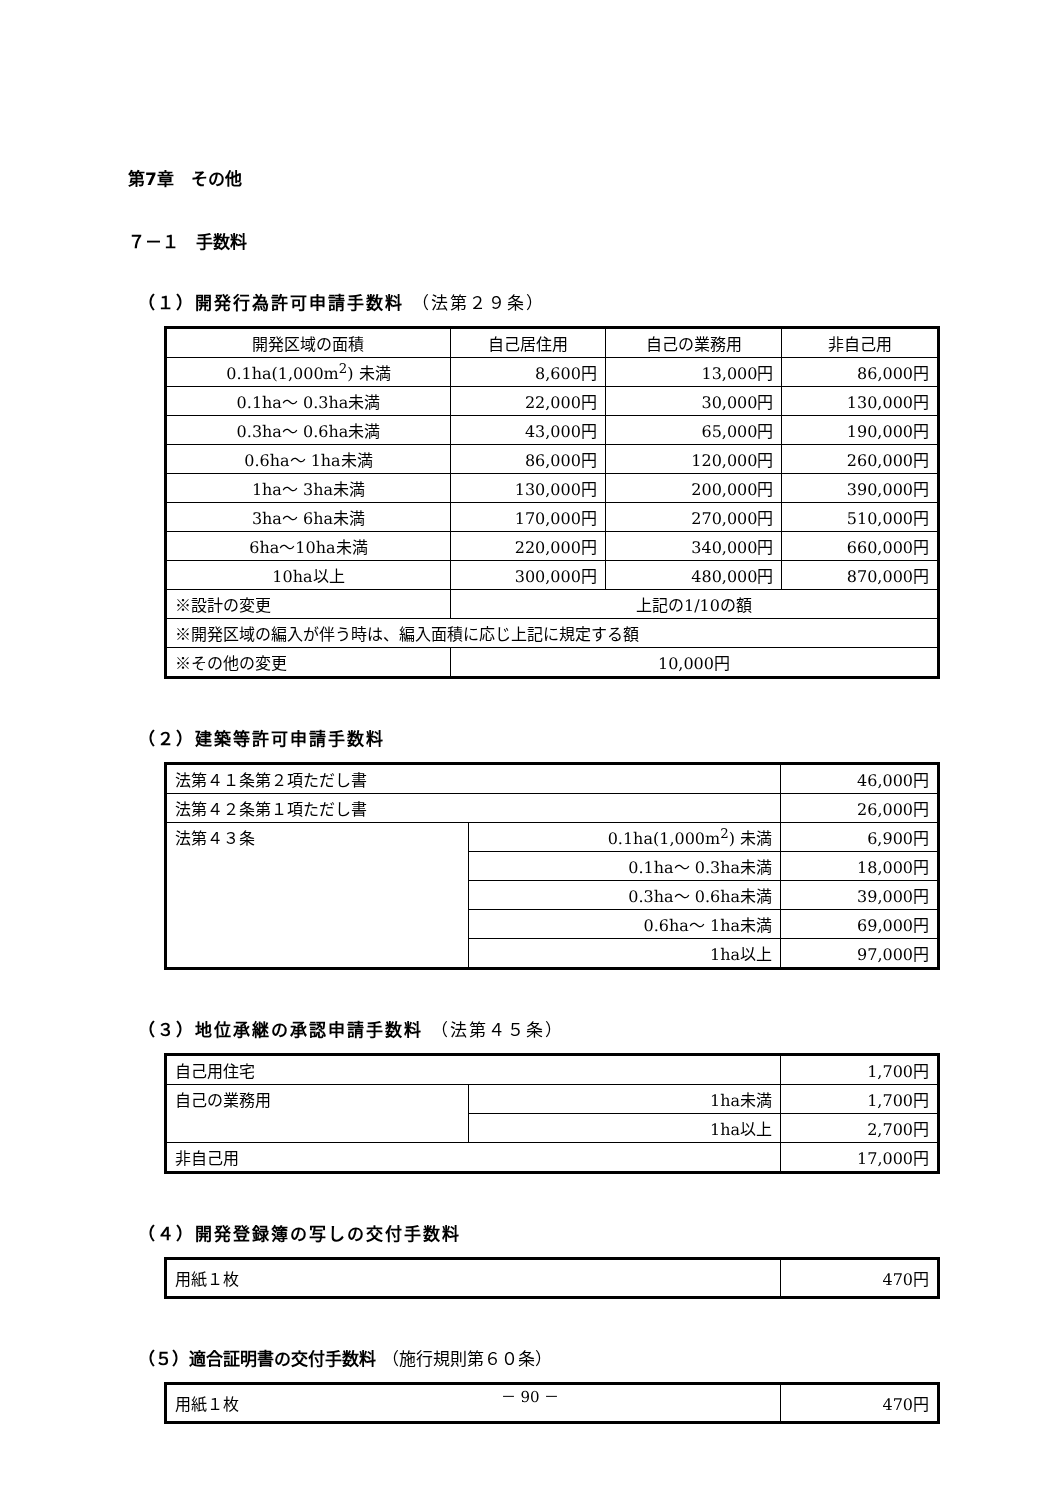第7章　その他
７－１　手数料
（１）開発行為許可申請手数料 （法第２９条）
| 開発区域の面積 | 自己居住用 | 自己の業務用 | 非自己用 |
| 0.1ha(1,000m<sup>2</sup>) 未満 | 8,600円 | 13,000円 | 86,000円 |
| 0.1ha～ 0.3ha未満 | 22,000円 | 30,000円 | 130,000円 |
| 0.3ha～ 0.6ha未満 | 43,000円 | 65,000円 | 190,000円 |
| 0.6ha～ 1ha未満 | 86,000円 | 120,000円 | 260,000円 |
| 1ha～ 3ha未満 | 130,000円 | 200,000円 | 390,000円 |
| 3ha～ 6ha未満 | 170,000円 | 270,000円 | 510,000円 |
| 6ha～10ha未満 | 220,000円 | 340,000円 | 660,000円 |
| 10ha以上 | 300,000円 | 480,000円 | 870,000円 |
| ※設計の変更 | 上記の1/10の額 | | |
| ※開発区域の編入が伴う時は、編入面積に応じ上記に規定する額 | | | |
| ※その他の変更 | 10,000円 | | |
（２）建築等許可申請手数料
| 法第４１条第２項ただし書 | | 46,000円 |
| 法第４２条第１項ただし書 | | 26,000円 |
| 法第４３条 | 0.1ha(1,000m<sup>2</sup>) 未満 | 6,900円 |
| | 0.1ha～ 0.3ha未満 | 18,000円 |
| | 0.3ha～ 0.6ha未満 | 39,000円 |
| | 0.6ha～ 1ha未満 | 69,000円 |
| | 1ha以上 | 97,000円 |
（３）地位承継の承認申請手数料 （法第４５条）
| 自己用住宅 | | 1,700円 |
| 自己の業務用 | 1ha未満 | 1,700円 |
| | 1ha以上 | 2,700円 |
| 非自己用 | | 17,000円 |
（４）開発登録簿の写しの交付手数料
| 用紙１枚 | 470円 |
（５）適合証明書の交付手数料 （施行規則第６０条）
| 用紙１枚 | 470円 |
－ 90 －